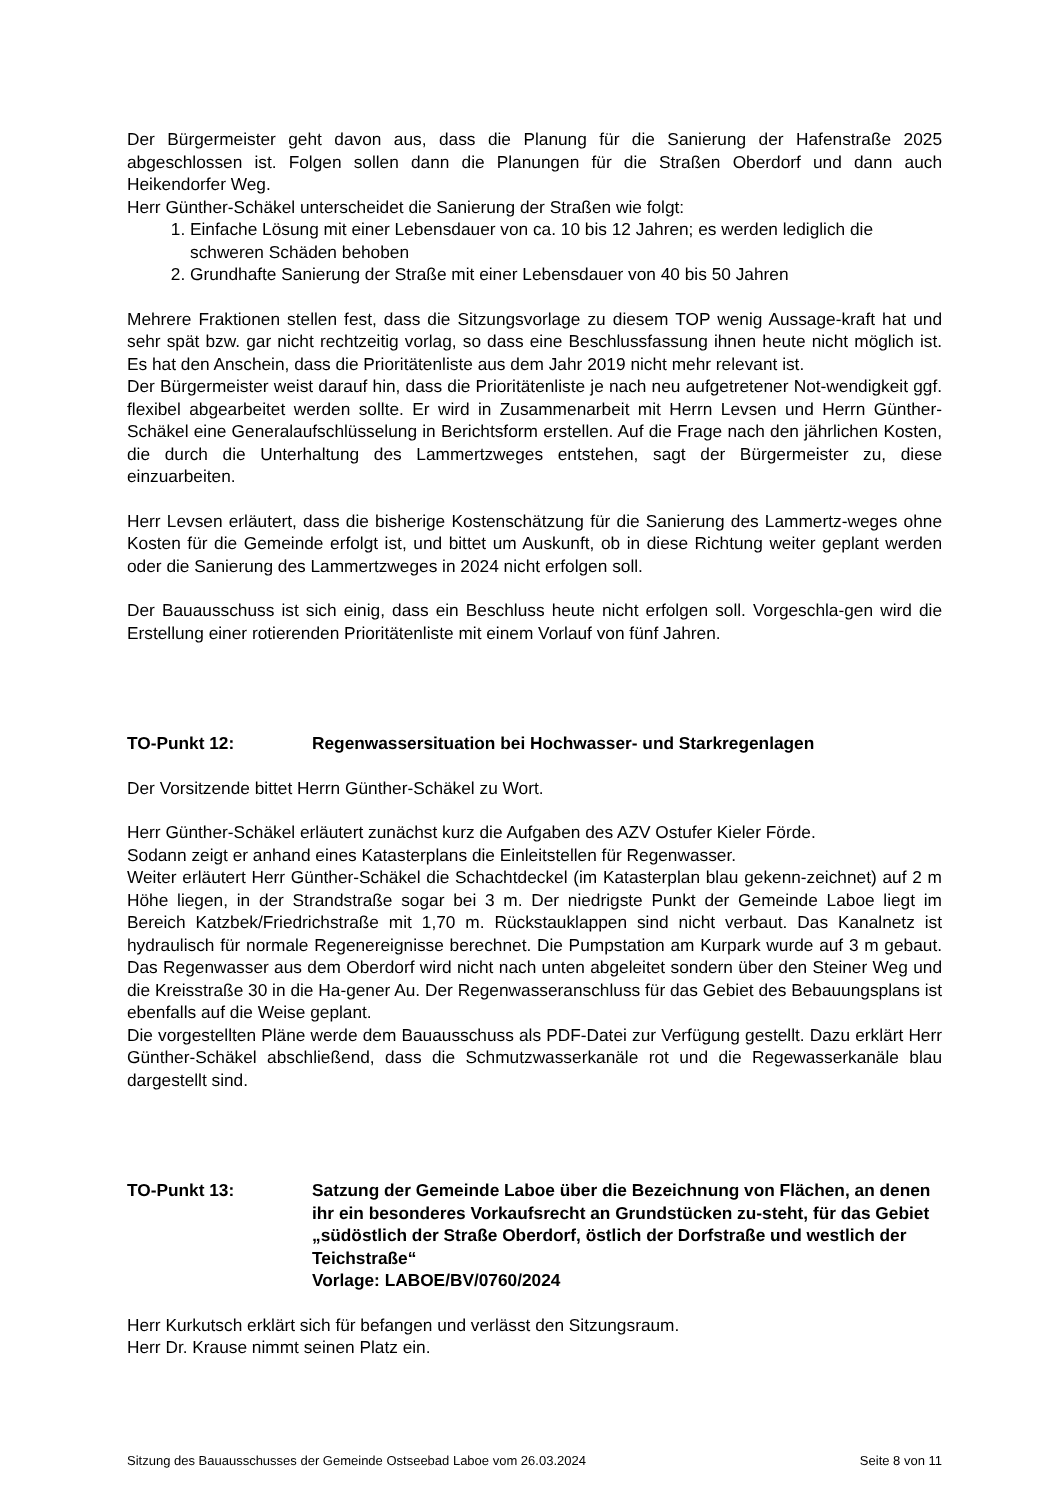Der Bürgermeister geht davon aus, dass die Planung für die Sanierung der Hafenstraße 2025 abgeschlossen ist. Folgen sollen dann die Planungen für die Straßen Oberdorf und dann auch Heikendorfer Weg.
Herr Günther-Schäkel unterscheidet die Sanierung der Straßen wie folgt:
1. Einfache Lösung mit einer Lebensdauer von ca. 10 bis 12 Jahren; es werden lediglich die schweren Schäden behoben
2. Grundhafte Sanierung der Straße mit einer Lebensdauer von 40 bis 50 Jahren
Mehrere Fraktionen stellen fest, dass die Sitzungsvorlage zu diesem TOP wenig Aussage-kraft hat und sehr spät bzw. gar nicht rechtzeitig vorlag, so dass eine Beschlussfassung ihnen heute nicht möglich ist. Es hat den Anschein, dass die Prioritätenliste aus dem Jahr 2019 nicht mehr relevant ist.
Der Bürgermeister weist darauf hin, dass die Prioritätenliste je nach neu aufgetretener Not-wendigkeit ggf. flexibel abgearbeitet werden sollte. Er wird in Zusammenarbeit mit Herrn Levsen und Herrn Günther-Schäkel eine Generalaufschlüsselung in Berichtsform erstellen. Auf die Frage nach den jährlichen Kosten, die durch die Unterhaltung des Lammertzweges entstehen, sagt der Bürgermeister zu, diese einzuarbeiten.
Herr Levsen erläutert, dass die bisherige Kostenschätzung für die Sanierung des Lammertz-weges ohne Kosten für die Gemeinde erfolgt ist, und bittet um Auskunft, ob in diese Richtung weiter geplant werden oder die Sanierung des Lammertzweges in 2024 nicht erfolgen soll.
Der Bauausschuss ist sich einig, dass ein Beschluss heute nicht erfolgen soll. Vorgeschla-gen wird die Erstellung einer rotierenden Prioritätenliste mit einem Vorlauf von fünf Jahren.
TO-Punkt 12: Regenwassersituation bei Hochwasser- und Starkregenlagen
Der Vorsitzende bittet Herrn Günther-Schäkel zu Wort.
Herr Günther-Schäkel erläutert zunächst kurz die Aufgaben des AZV Ostufer Kieler Förde.
Sodann zeigt er anhand eines Katasterplans die Einleitstellen für Regenwasser.
Weiter erläutert Herr Günther-Schäkel die Schachtdeckel (im Katasterplan blau gekenn-zeichnet) auf 2 m Höhe liegen, in der Strandstraße sogar bei 3 m. Der niedrigste Punkt der Gemeinde Laboe liegt im Bereich Katzbek/Friedrichstraße mit 1,70 m. Rückstauklappen sind nicht verbaut. Das Kanalnetz ist hydraulisch für normale Regenereignisse berechnet. Die Pumpstation am Kurpark wurde auf 3 m gebaut. Das Regenwasser aus dem Oberdorf wird nicht nach unten abgeleitet sondern über den Steiner Weg und die Kreisstraße 30 in die Ha-gener Au. Der Regenwasseranschluss für das Gebiet des Bebauungsplans ist ebenfalls auf die Weise geplant.
Die vorgestellten Pläne werde dem Bauausschuss als PDF-Datei zur Verfügung gestellt. Dazu erklärt Herr Günther-Schäkel abschließend, dass die Schmutzwasserkanäle rot und die Regewasserkanäle blau dargestellt sind.
TO-Punkt 13: Satzung der Gemeinde Laboe über die Bezeichnung von Flächen, an denen ihr ein besonderes Vorkaufsrecht an Grundstücken zu-steht, für das Gebiet „südöstlich der Straße Oberdorf, östlich der Dorfstraße und westlich der Teichstraße“
Vorlage: LABOE/BV/0760/2024
Herr Kurkutsch erklärt sich für befangen und verlässt den Sitzungsraum.
Herr Dr. Krause nimmt seinen Platz ein.
Sitzung des Bauausschusses der Gemeinde Ostseebad Laboe vom 26.03.2024 Seite 8 von 11